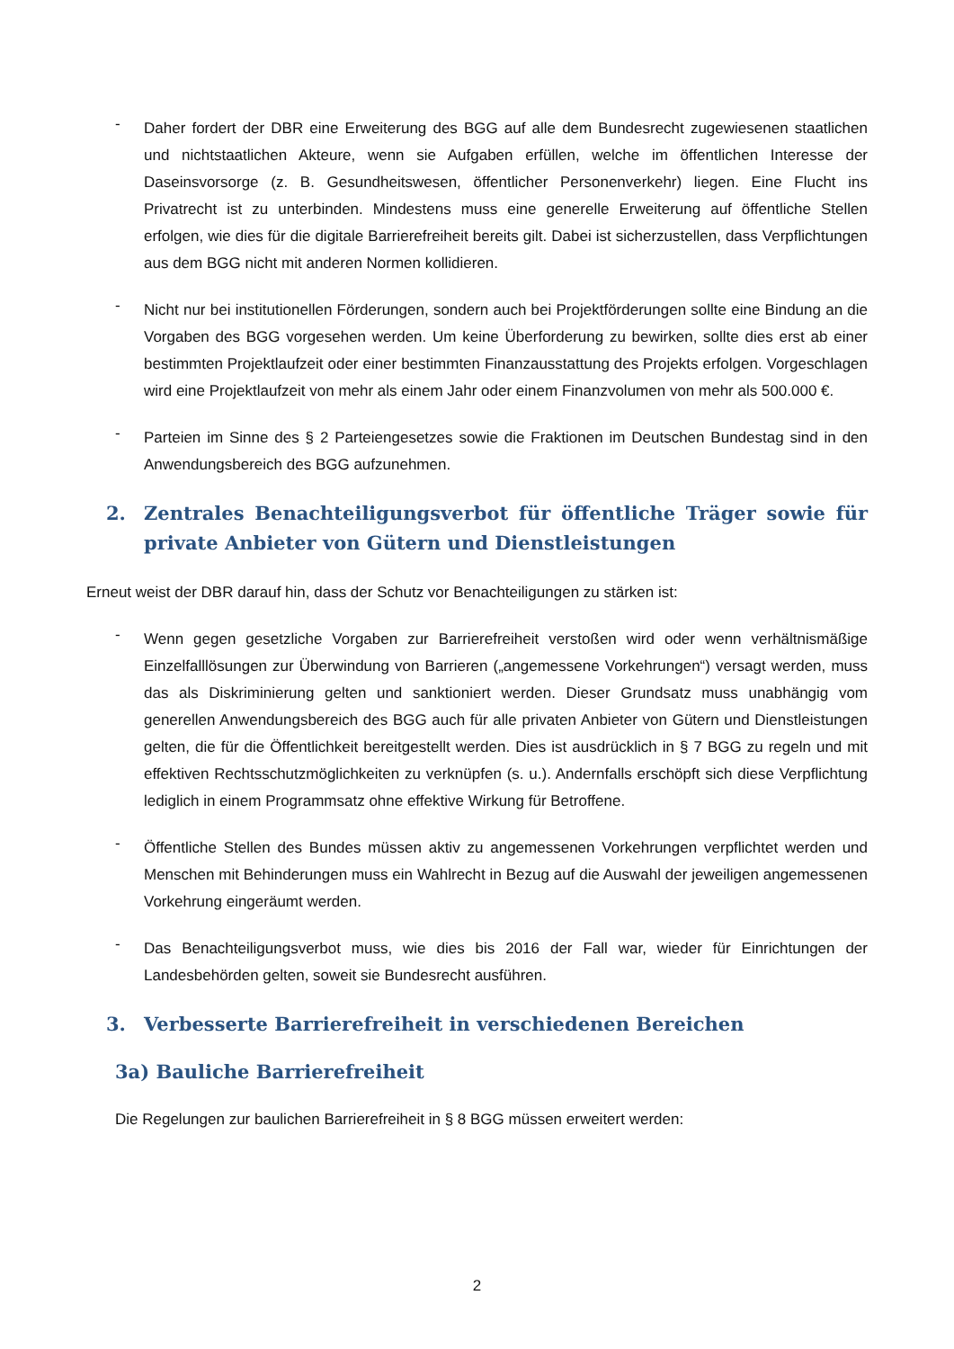- Daher fordert der DBR eine Erweiterung des BGG auf alle dem Bundesrecht zugewiesenen staatlichen und nichtstaatlichen Akteure, wenn sie Aufgaben erfüllen, welche im öffentlichen Interesse der Daseinsvorsorge (z. B. Gesundheitswesen, öffentlicher Personenverkehr) liegen. Eine Flucht ins Privatrecht ist zu unterbinden. Mindestens muss eine generelle Erweiterung auf öffentliche Stellen erfolgen, wie dies für die digitale Barrierefreiheit bereits gilt. Dabei ist sicherzustellen, dass Verpflichtungen aus dem BGG nicht mit anderen Normen kollidieren.
- Nicht nur bei institutionellen Förderungen, sondern auch bei Projektförderungen sollte eine Bindung an die Vorgaben des BGG vorgesehen werden. Um keine Überforderung zu bewirken, sollte dies erst ab einer bestimmten Projektlaufzeit oder einer bestimmten Finanzausstattung des Projekts erfolgen. Vorgeschlagen wird eine Projektlaufzeit von mehr als einem Jahr oder einem Finanzvolumen von mehr als 500.000 €.
- Parteien im Sinne des § 2 Parteiengesetzes sowie die Fraktionen im Deutschen Bundestag sind in den Anwendungsbereich des BGG aufzunehmen.
2. Zentrales Benachteiligungsverbot für öffentliche Träger sowie für private Anbieter von Gütern und Dienstleistungen
Erneut weist der DBR darauf hin, dass der Schutz vor Benachteiligungen zu stärken ist:
- Wenn gegen gesetzliche Vorgaben zur Barrierefreiheit verstoßen wird oder wenn verhältnismäßige Einzelfalllösungen zur Überwindung von Barrieren („angemessene Vorkehrungen“) versagt werden, muss das als Diskriminierung gelten und sanktioniert werden. Dieser Grundsatz muss unabhängig vom generellen Anwendungsbereich des BGG auch für alle privaten Anbieter von Gütern und Dienstleistungen gelten, die für die Öffentlichkeit bereitgestellt werden. Dies ist ausdrücklich in § 7 BGG zu regeln und mit effektiven Rechtsschutzmöglichkeiten zu verknüpfen (s. u.). Andernfalls erschöpft sich diese Verpflichtung lediglich in einem Programmsatz ohne effektive Wirkung für Betroffene.
- Öffentliche Stellen des Bundes müssen aktiv zu angemessenen Vorkehrungen verpflichtet werden und Menschen mit Behinderungen muss ein Wahlrecht in Bezug auf die Auswahl der jeweiligen angemessenen Vorkehrung eingeräumt werden.
- Das Benachteiligungsverbot muss, wie dies bis 2016 der Fall war, wieder für Einrichtungen der Landesbehörden gelten, soweit sie Bundesrecht ausführen.
3. Verbesserte Barrierefreiheit in verschiedenen Bereichen
3a) Bauliche Barrierefreiheit
Die Regelungen zur baulichen Barrierefreiheit in § 8 BGG müssen erweitert werden:
2